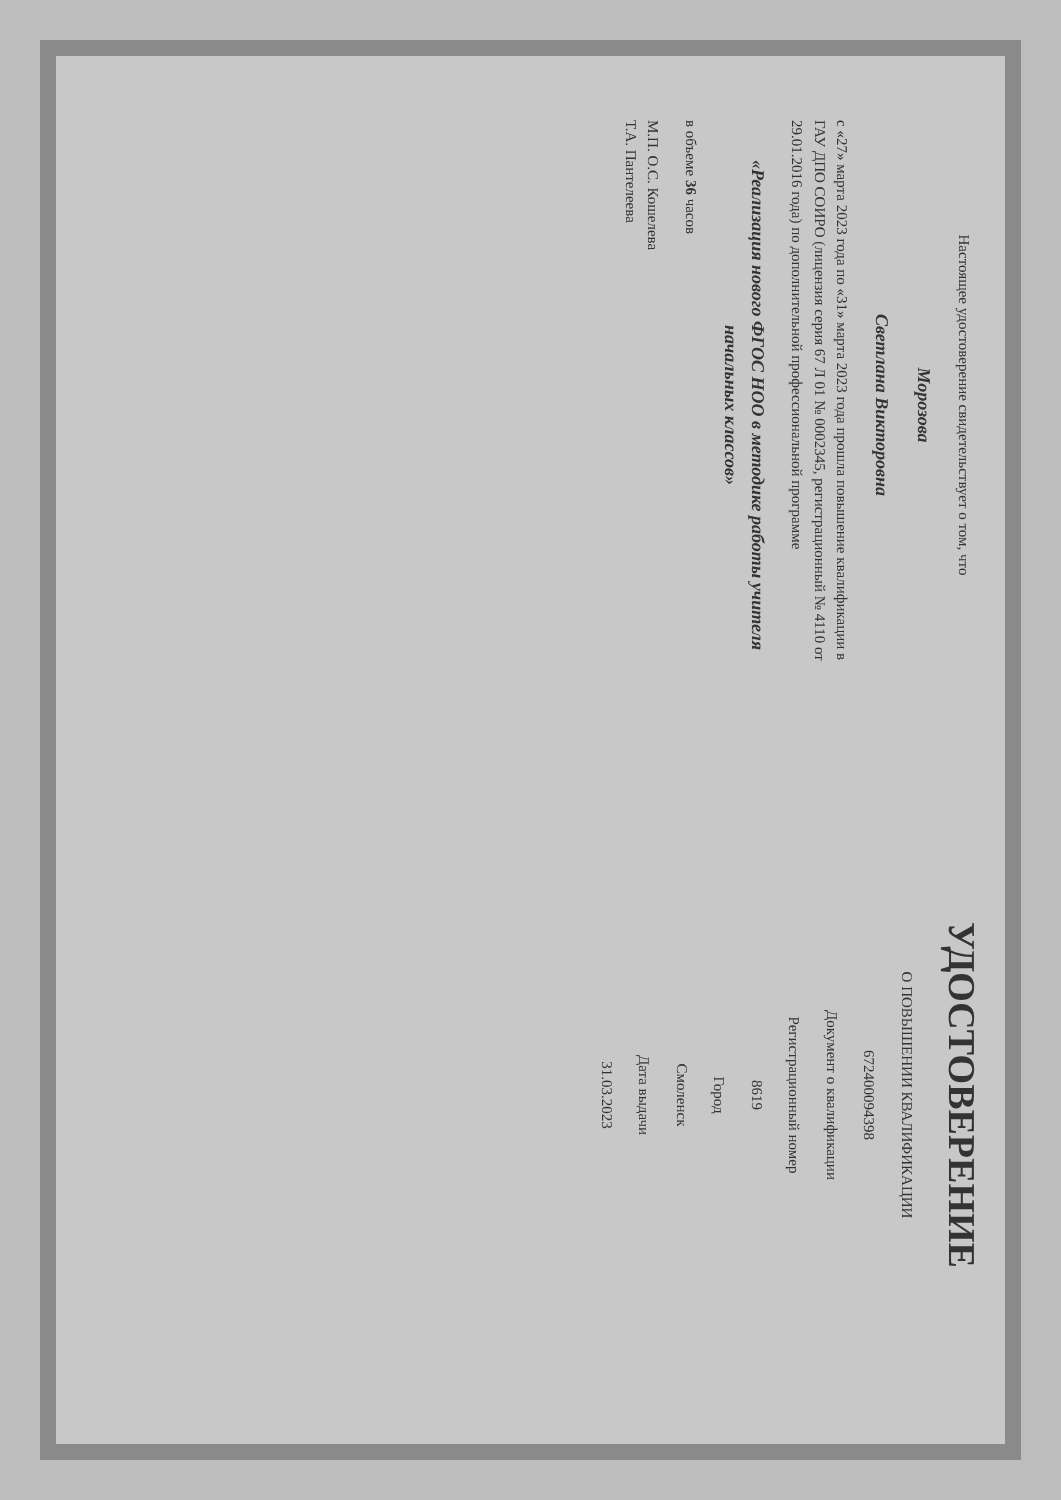Настоящее удостоверение свидетельствует о том, что
Морозова
Светлана Викторовна
с «27» марта 2023 года по «31» марта 2023 года прошла повышение квалификации в ГАУ ДПО СОИРО (лицензия серия 67 Л 01 № 0002345, регистрационный № 4110 от 29.01.2016 года) по дополнительной профессиональной программе
«Реализация нового ФГОС НОО в методике работы учителя начальных классов»
в объеме 36 часов
М.П. О.С. Кошелева
Т.А. Пантелеева
УДОСТОВЕРЕНИЕ
О ПОВЫШЕНИИ КВАЛИФИКАЦИИ
672400094398
Документ о квалификации
Регистрационный номер
8619
Город
Смоленск
Дата выдачи
31.03.2023